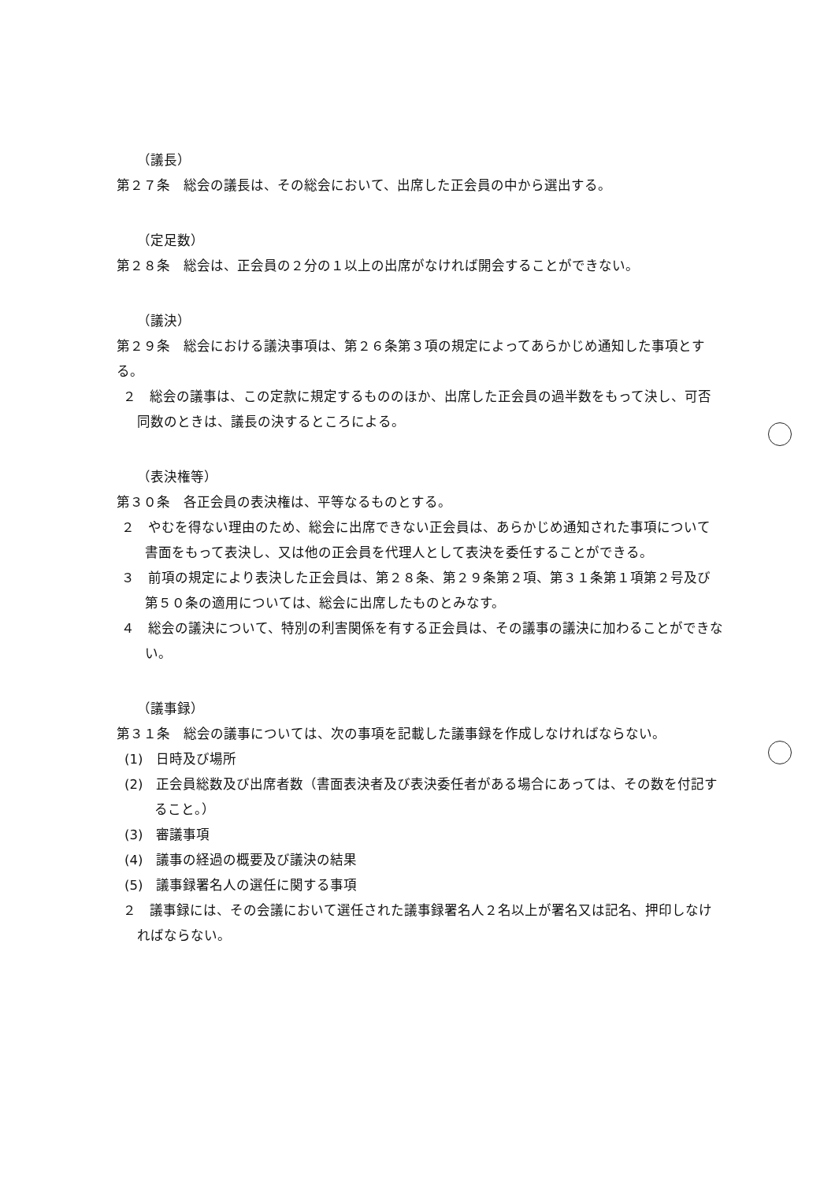（議長）
第２７条　総会の議長は、その総会において、出席した正会員の中から選出する。
（定足数）
第２８条　総会は、正会員の２分の１以上の出席がなければ開会することができない。
（議決）
第２９条　総会における議決事項は、第２６条第３項の規定によってあらかじめ通知した事項とする。
２　総会の議事は、この定款に規定するもののほか、出席した正会員の過半数をもって決し、可否同数のときは、議長の決するところによる。
（表決権等）
第３０条　各正会員の表決権は、平等なるものとする。
２　やむを得ない理由のため、総会に出席できない正会員は、あらかじめ通知された事項について書面をもって表決し、又は他の正会員を代理人として表決を委任することができる。
３　前項の規定により表決した正会員は、第２８条、第２９条第２項、第３１条第１項第２号及び第５０条の適用については、総会に出席したものとみなす。
４　総会の議決について、特別の利害関係を有する正会員は、その議事の議決に加わることができない。
（議事録）
第３１条　総会の議事については、次の事項を記載した議事録を作成しなければならない。
(1)　日時及び場所
(2)　正会員総数及び出席者数（書面表決者及び表決委任者がある場合にあっては、その数を付記すること。）
(3)　審議事項
(4)　議事の経過の概要及び議決の結果
(5)　議事録署名人の選任に関する事項
２　議事録には、その会議において選任された議事録署名人２名以上が署名又は記名、押印しなければならない。